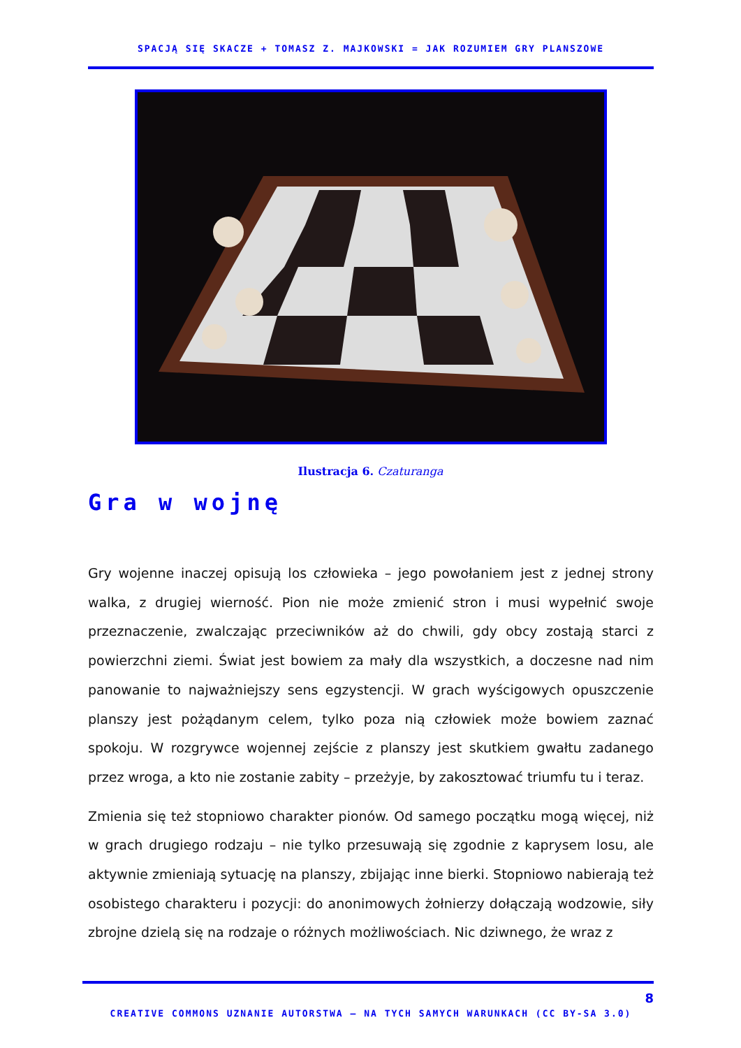SPACJĄ SIĘ SKACZE + TOMASZ Z. MAJKOWSKI = JAK ROZUMIEM GRY PLANSZOWE
Ilustracja 6. Czaturanga
Gra w wojnę
Gry wojenne inaczej opisują los człowieka – jego powołaniem jest z jednej strony walka, z drugiej wierność. Pion nie może zmienić stron i musi wypełnić swoje przeznaczenie, zwalczając przeciwników aż do chwili, gdy obcy zostają starci z powierzchni ziemi. Świat jest bowiem za mały dla wszystkich, a doczesne nad nim panowanie to najważniejszy sens egzystencji. W grach wyścigowych opuszczenie planszy jest pożądanym celem, tylko poza nią człowiek może bowiem zaznać spokoju. W rozgrywce wojennej zejście z planszy jest skutkiem gwałtu zadanego przez wroga, a kto nie zostanie zabity – przeżyje, by zakosztować triumfu tu i teraz.
Zmienia się też stopniowo charakter pionów. Od samego początku mogą więcej, niż w grach drugiego rodzaju – nie tylko przesuwają się zgodnie z kaprysem losu, ale aktywnie zmieniają sytuację na planszy, zbijając inne bierki. Stopniowo nabierają też osobistego charakteru i pozycji: do anonimowych żołnierzy dołączają wodzowie, siły zbrojne dzielą się na rodzaje o różnych możliwościach. Nic dziwnego, że wraz z
8
CREATIVE COMMONS UZNANIE AUTORSTWA – NA TYCH SAMYCH WARUNKACH (CC BY-SA 3.0)